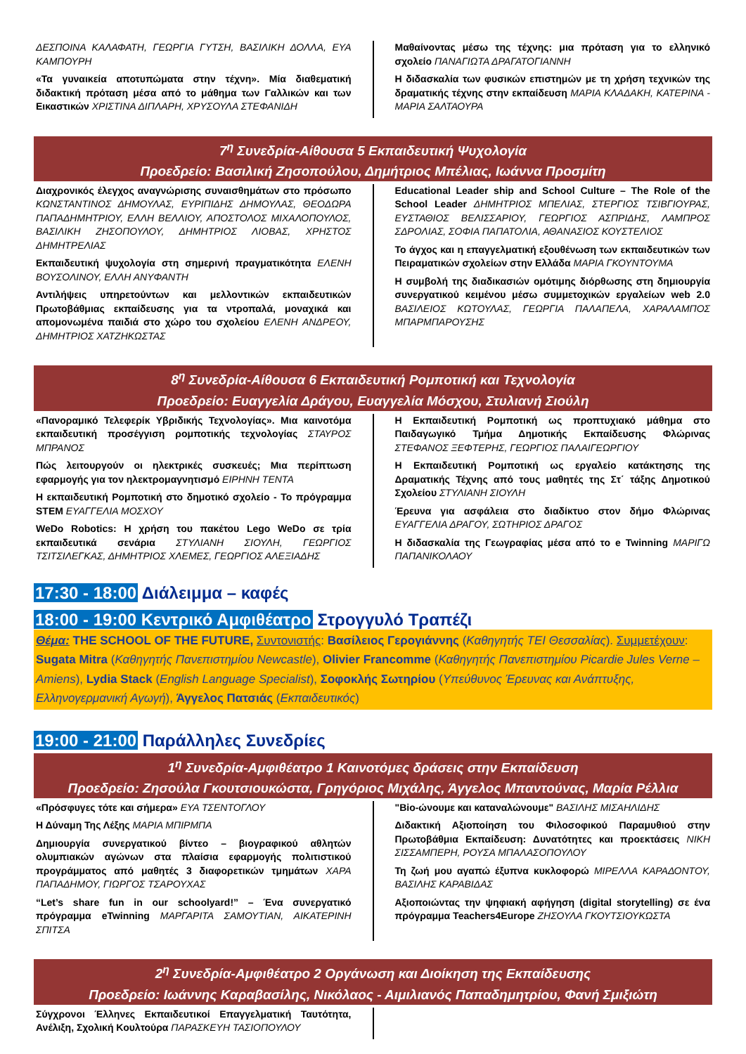ΔΕΣΠΟΙΝΑ ΚΑΛΑΦΑΤΗ, ΓΕΩΡΓΙΑ ΓΥΤΣΗ, ΒΑΣΙΛΙΚΗ ΔΟΛΛΑ, ΕΥΑ ΚΑΜΠΟΥΡΗ
«Τα γυναικεία αποτυπώματα στην τέχνη». Μία διαθεματική διδακτική πρόταση μέσα από το μάθημα των Γαλλικών και των Εικαστικών ΧΡΙΣΤΙΝΑ ΔΙΠΛΑΡΗ, ΧΡΥΣΟΥΛΑ ΣΤΕΦΑΝΙΔΗ
Μαθαίνοντας μέσω της τέχνης: μια πρόταση για το ελληνικό σχολείο ΠΑΝΑΓΙΩΤΑ ΔΡΑΓΑΤΟΓΙΑΝΝΗ
Η διδασκαλία των φυσικών επιστημών με τη χρήση τεχνικών της δραματικής τέχνης στην εκπαίδευση ΜΑΡΙΑ ΚΛΑΔΑΚΗ, ΚΑΤΕΡΙΝΑ - ΜΑΡΙΑ ΣΑΛΤΑΟΥΡΑ
7<sup>η</sup> Συνεδρία-Αίθουσα 5 Εκπαιδευτική Ψυχολογία
Προεδρείο: Βασιλική Ζησοπούλου, Δημήτριος Μπέλιας, Ιωάννα Προσμίτη
Διαχρονικός έλεγχος αναγνώρισης συναισθημάτων στο πρόσωπο ΚΩΝΣΤΑΝΤΙΝΟΣ ΔΗΜΟΥΛΑΣ, ΕΥΡΙΠΙΔΗΣ ΔΗΜΟΥΛΑΣ, ΘΕΟΔΩΡΑ ΠΑΠΑΔΗΜΗΤΡΙΟΥ, ΕΛΛΗ ΒΕΛΛΙΟΥ, ΑΠΟΣΤΟΛΟΣ ΜΙΧΑΛΟΠΟΥΛΟΣ, ΒΑΣΙΛΙΚΗ ΖΗΣΟΠΟΥΛΟΥ, ΔΗΜΗΤΡΙΟΣ ΛΙΟΒΑΣ, ΧΡΗΣΤΟΣ ΔΗΜΗΤΡΕΛΙΑΣ
Εκπαιδευτική ψυχολογία στη σημερινή πραγματικότητα ΕΛΕΝΗ ΒΟΥΣΟΛΙΝΟΥ, ΕΛΛΗ ΑΝΥΦΑΝΤΗ
Αντιλήψεις υπηρετούντων και μελλοντικών εκπαιδευτικών Πρωτοβάθμιας εκπαίδευσης για τα ντροπαλά, μοναχικά και απομονωμένα παιδιά στο χώρο του σχολείου ΕΛΕΝΗ ΑΝΔΡΕΟΥ, ΔΗΜΗΤΡΙΟΣ ΧΑΤΖΗΚΩΣΤΑΣ
Educational Leader ship and School Culture – The Role of the School Leader ΔΗΜΗΤΡΙΟΣ ΜΠΕΛΙΑΣ, ΣΤΕΡΓΙΟΣ ΤΣΙΒΓΙΟΥΡΑΣ, ΕΥΣΤΑΘΙΟΣ ΒΕΛΙΣΣΑΡΙΟΥ, ΓΕΩΡΓΙΟΣ ΑΣΠΡΙΔΗΣ, ΛΑΜΠΡΟΣ ΣΔΡΟΛΙΑΣ, ΣΟΦΙΑ ΠΑΠΑΤΟΛΙΑ, ΑΘΑΝΑΣΙΟΣ ΚΟΥΣΤΕΛΙΟΣ
Το άγχος και η επαγγελματική εξουθένωση των εκπαιδευτικών των Πειραματικών σχολείων στην Ελλάδα ΜΑΡΙΑ ΓΚΟΥΝΤΟΥΜΑ
Η συμβολή της διαδικασιών ομότιμης διόρθωσης στη δημιουργία συνεργατικού κειμένου μέσω συμμετοχικών εργαλείων web 2.0 ΒΑΣΙΛΕΙΟΣ ΚΩΤΟΥΛΑΣ, ΓΕΩΡΓΙΑ ΠΑΛΑΠΕΛΑ, ΧΑΡΑΛΑΜΠΟΣ ΜΠΑΡΜΠΑΡΟΥΣΗΣ
8<sup>η</sup> Συνεδρία-Αίθουσα 6 Εκπαιδευτική Ρομποτική και Τεχνολογία
Προεδρείο: Ευαγγελία Δράγου, Ευαγγελία Μόσχου, Στυλιανή Σιούλη
«Πανοραμικό Τελεφερίκ Υβριδικής Τεχνολογίας». Μια καινοτόμα εκπαιδευτική προσέγγιση ρομποτικής τεχνολογίας ΣΤΑΥΡΟΣ ΜΠΡΑΝΟΣ
Πώς λειτουργούν οι ηλεκτρικές συσκευές; Μια περίπτωση εφαρμογής για τον ηλεκτρομαγνητισμό ΕΙΡΗΝΗ ΤΕΝΤΑ
Η εκπαιδευτική Ρομποτική στο δημοτικό σχολείο - Το πρόγραμμα STEM ΕΥΑΓΓΕΛΙΑ ΜΟΣΧΟΥ
WeDo Robotics: Η χρήση του πακέτου Lego WeDo σε τρία εκπαιδευτικά σενάρια ΣΤΥΛΙΑΝΗ ΣΙΟΥΛΗ, ΓΕΩΡΓΙΟΣ ΤΣΙΤΣΙΛΕΓΚΑΣ, ΔΗΜΗΤΡΙΟΣ ΧΛΕΜΕΣ, ΓΕΩΡΓΙΟΣ ΑΛΕΞΙΑΔΗΣ
Η Εκπαιδευτική Ρομποτική ως προπτυχιακό μάθημα στο Παιδαγωγικό Τμήμα Δημοτικής Εκπαίδευσης Φλώρινας ΣΤΕΦΑΝΟΣ ΞΕΦΤΕΡΗΣ, ΓΕΩΡΓΙΟΣ ΠΑΛΑΙΓΕΩΡΓΙΟΥ
Η Εκπαιδευτική Ρομποτική ως εργαλείο κατάκτησης της Δραματικής Τέχνης από τους μαθητές της Στ΄ τάξης Δημοτικού Σχολείου ΣΤΥΛΙΑΝΗ ΣΙΟΥΛΗ
Έρευνα για ασφάλεια στο διαδίκτυο στον δήμο Φλώρινας ΕΥΑΓΓΕΛΙΑ ΔΡΑΓΟΥ, ΣΩΤΗΡΙΟΣ ΔΡΑΓΟΣ
Η διδασκαλία της Γεωγραφίας μέσα από το e Twinning ΜΑΡΙΓΩ ΠΑΠΑΝΙΚΟΛΑΟΥ
17:30 - 18:00 Διάλειμμα – καφές
18:00 - 19:00 Κεντρικό Αμφιθέατρο Στρογγυλό Τραπέζι
Θέμα: THE SCHOOL OF THE FUTURE, Συντονιστής: Βασίλειος Γερογιάννης (Καθηγητής ΤΕΙ Θεσσαλίας). Συμμετέχουν: Sugata Mitra (Καθηγητής Πανεπιστημίου Newcastle), Olivier Francomme (Καθηγητής Πανεπιστημίου Picardie Jules Verne – Amiens), Lydia Stack (English Language Specialist), Σοφοκλής Σωτηρίου (Υπεύθυνος Έρευνας και Ανάπτυξης, Ελληνογερμανική Αγωγή), Άγγελος Πατσιάς (Εκπαιδευτικός)
19:00 - 21:00 Παράλληλες Συνεδρίες
1<sup>η</sup> Συνεδρία-Αμφιθέατρο 1 Καινοτόμες δράσεις στην Εκπαίδευση
Προεδρείο: Ζησούλα Γκουτσιουκώστα, Γρηγόριος Μιχάλης, Άγγελος Μπαντούνας, Μαρία Ρέλλια
«Πρόσφυγες τότε και σήμερα» ΕΥΑ ΤΣΕΝΤΟΓΛΟΥ
Η Δύναμη Της Λέξης ΜΑΡΙΑ ΜΠΙΡΜΠΑ
Δημιουργία συνεργατικού βίντεο – βιογραφικού αθλητών ολυμπιακών αγώνων στα πλαίσια εφαρμογής πολιτιστικού προγράμματος από μαθητές 3 διαφορετικών τμημάτων ΧΑΡΑ ΠΑΠΑΔΗΜΟΥ, ΓΙΩΡΓΟΣ ΤΣΑΡΟΥΧΑΣ
“Let’s share fun in our schoolyard!” – Ένα συνεργατικό πρόγραμμα eTwinning ΜΑΡΓΑΡΙΤΑ ΣΑΜΟΥΤΙΑΝ, ΑΙΚΑΤΕΡΙΝΗ ΣΠΙΤΣΑ
"Bio-ώνουμε και καταναλώνουμε" ΒΑΣΙΛΗΣ ΜΙΣΑΗΛΙΔΗΣ
Διδακτική Αξιοποίηση του Φιλοσοφικού Παραμυθιού στην Πρωτοβάθμια Εκπαίδευση: Δυνατότητες και προεκτάσεις ΝΙΚΗ ΣΙΣΣΑΜΠΕΡΗ, ΡΟΥΣΑ ΜΠΑΛΑΣΟΠΟΥΛΟΥ
Τη ζωή μου αγαπώ έξυπνα κυκλοφορώ ΜΙΡΕΛΛΑ ΚΑΡΑΔΟΝΤΟΥ, ΒΑΣΙΛΗΣ ΚΑΡΑΒΙΔΑΣ
Αξιοποιώντας την ψηφιακή αφήγηση (digital storytelling) σε ένα πρόγραμμα Teachers4Europe ΖΗΣΟΥΛΑ ΓΚΟΥΤΣΙΟΥΚΩΣΤΑ
2<sup>η</sup> Συνεδρία-Αμφιθέατρο 2 Οργάνωση και Διοίκηση της Εκπαίδευσης
Προεδρείο: Ιωάννης Καραβασίλης, Νικόλαος - Αιμιλιανός Παπαδημητρίου, Φανή Σμιξιώτη
Σύγχρονοι Έλληνες Εκπαιδευτικοί Επαγγελματική Ταυτότητα, Ανέλιξη, Σχολική Κουλτούρα ΠΑΡΑΣΚΕΥΗ ΤΑΣΙΟΠΟΥΛΟΥ